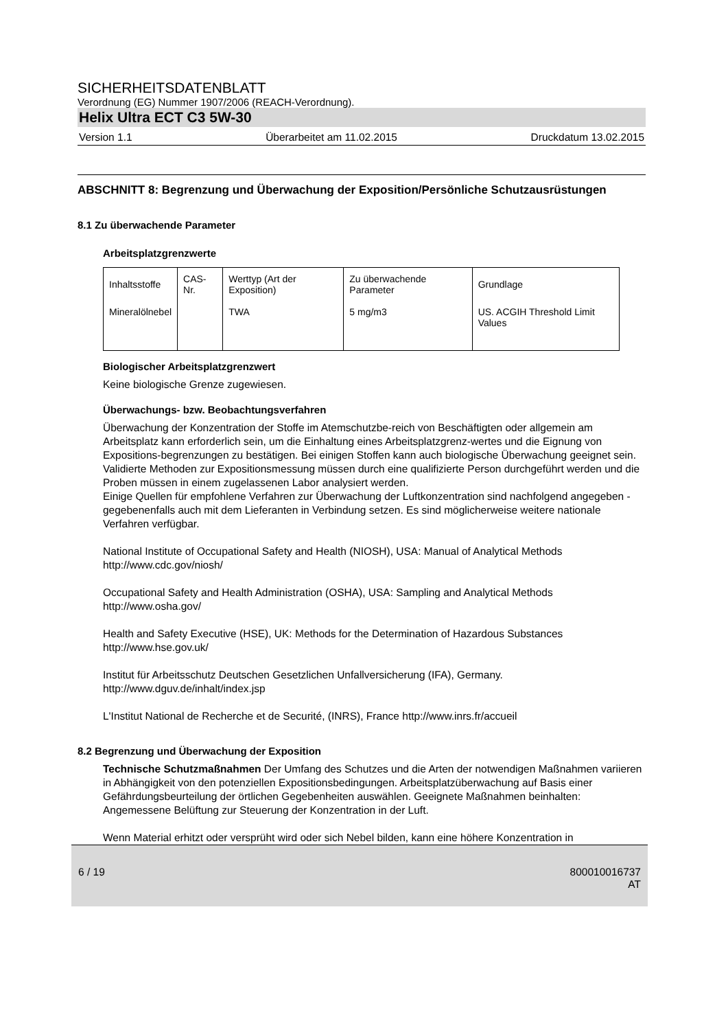SICHERHEITSDATENBLATT
Verordnung (EG) Nummer 1907/2006 (REACH-Verordnung).
Helix Ultra ECT C3 5W-30
Version 1.1 Überarbeitet am 11.02.2015 Druckdatum 13.02.2015
ABSCHNITT 8: Begrenzung und Überwachung der Exposition/Persönliche Schutzausrüstungen
8.1 Zu überwachende Parameter
Arbeitsplatzgrenzwerte
| Inhaltsstoffe | CAS-Nr. | Werttyp (Art der Exposition) | Zu überwachende Parameter | Grundlage |
| Mineralölnebel | | TWA | 5 mg/m3 | US. ACGIH Threshold Limit Values |
Biologischer Arbeitsplatzgrenzwert
Keine biologische Grenze zugewiesen.
Überwachungs- bzw. Beobachtungsverfahren
Überwachung der Konzentration der Stoffe im Atemschutzbe-reich von Beschäftigten oder allgemein am Arbeitsplatz kann erforderlich sein, um die Einhaltung eines Arbeitsplatzgrenz-wertes und die Eignung von Expositions-begrenzungen zu bestätigen. Bei einigen Stoffen kann auch biologische Überwachung geeignet sein.
Validierte Methoden zur Expositionsmessung müssen durch eine qualifizierte Person durchgeführt werden und die Proben müssen in einem zugelassenen Labor analysiert werden.
Einige Quellen für empfohlene Verfahren zur Überwachung der Luftkonzentration sind nachfolgend angegeben - gegebenenfalls auch mit dem Lieferanten in Verbindung setzen. Es sind möglicherweise weitere nationale Verfahren verfügbar.
National Institute of Occupational Safety and Health (NIOSH), USA: Manual of Analytical Methods
http://www.cdc.gov/niosh/
Occupational Safety and Health Administration (OSHA), USA: Sampling and Analytical Methods
http://www.osha.gov/
Health and Safety Executive (HSE), UK: Methods for the Determination of Hazardous Substances
http://www.hse.gov.uk/
Institut für Arbeitsschutz Deutschen Gesetzlichen Unfallversicherung (IFA), Germany.
http://www.dguv.de/inhalt/index.jsp
L'Institut National de Recherche et de Securité, (INRS), France http://www.inrs.fr/accueil
8.2 Begrenzung und Überwachung der Exposition
Technische Schutzmaßnahmen Der Umfang des Schutzes und die Arten der notwendigen Maßnahmen variieren in Abhängigkeit von den potenziellen Expositionsbedingungen. Arbeitsplatzüberwachung auf Basis einer Gefährdungsbeurteilung der örtlichen Gegebenheiten auswählen. Geeignete Maßnahmen beinhalten:
Angemessene Belüftung zur Steuerung der Konzentration in der Luft.
Wenn Material erhitzt oder versprüht wird oder sich Nebel bilden, kann eine höhere Konzentration in
6 / 19 800010016737
AT